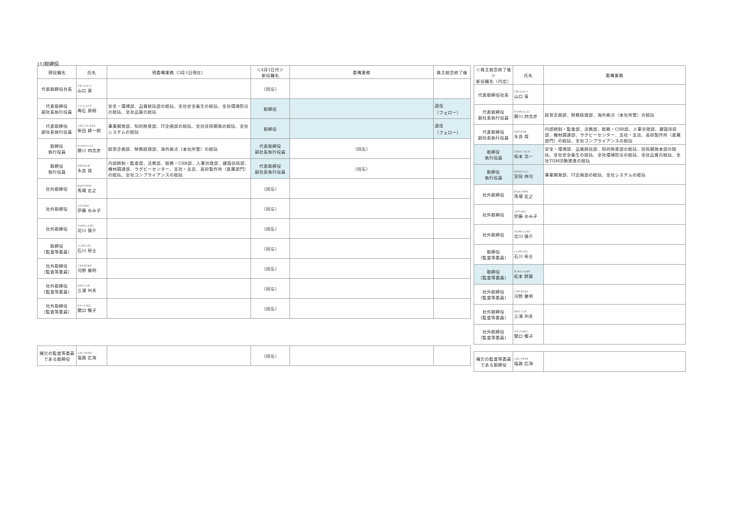(1)取締役
| 現役職名 | 氏名 | 現委嘱業務（3月1日現在） | ＜4月1日付＞ 新役職名 | 委嘱業務 | 株主総会終了後 |
| --- | --- | --- | --- | --- | --- |
| 代表取締役社長 | やまぐち みつぐ 山口 貢 | | （同左） | | |
| 代表取締役 副社長執行役員 | こしいし ふさき 輿石 房樹 | 安全・環境部、品質統括部の総括、全社安全衛生の総括、全社環境防災の総括、全社品質の総括 | 取締役 | | 退任 （フェロー） |
| 代表取締役 副社長執行役員 | しばた こういちろう 柴田 耕一朗 | 事業開発部、知的財産部、IT企画部の総括、全社技術開発の総括、全社システムの総括 | 取締役 | | 退任 （フェロー） |
| 取締役 執行役員 | かつかわ よしひこ 勝川 四志彦 | 経営企画部、財務経理部、海外拠点（本社所管）の総括 | 代表取締役 副社長執行役員 | （同左） | |
| 取締役 執行役員 | ながら はじめ 永良 哉 | 内部統制・監査部、法務部、総務・CSR部、人事労政部、建設技術部、機材調達部、ラグビーセンター、支社・支店、高砂製作所（直属部門）の総括、全社コンプライアンスの総括 | 代表取締役 副社長執行役員 | （同左） | |
| 社外取締役 | ばんば ひろゆき 馬場 宏之 | | （同左） | | |
| 社外取締役 | いとう ゆみこ 伊藤 ゆみ子 | | （同左） | | |
| 社外取締役 | きたがわ しんすけ 北川 慎介 | | （同左） | | |
| 取締役 （監査等委員） | いしかわ ひろし 石川 裕士 | | （同左） | | |
| 社外取締役 （監査等委員） | こうの まさあき 河野 雅明 | | （同左） | | |
| 社外取締役 （監査等委員） | みうら くにお 三浦 州夫 | | （同左） | | |
| 社外取締役 （監査等委員） | せきぐち のぶこ 関口 暢子 | | （同左） | | |
| 補欠の監査等委員である取締役 | しおじ ひろうみ 塩路 広海 | | （同左） | | |
| ＜株主総会終了後＞ 新役職名（内定） | 氏名 | 委嘱業務 |
| --- | --- | --- |
| 代表取締役社長 | やまぐち みつぐ 山口 貢 | |
| 代表取締役 副社長執行役員 | かつかわ よしひこ 勝川 四志彦 | 経営企画部、財務経理部、海外拠点（本社所管）の総括 |
| 代表取締役 副社長執行役員 | ながら はじめ 永良 哉 | 内部統制・監査部、法務部、総務・CSR部、人事労政部、建設技術部、機材調達部、ラグビーセンター、支社・支店、高砂製作所（直属部門）の総括、全社コンプライアンスの総括 |
| 取締役 執行役員 | さかもと こういち 坂本 浩一 | 安全・環境部、品質統括部、知的財産部の総括、技術開発本部の総括、全社安全衛生の総括、全社環境防災の総括、全社品質の総括、全社TQM活動推進の総括 |
| 取締役 執行役員 | みやおか しんじ 宮岡 伸司 | 事業開発部、IT企画部の総括、全社システムの総括 |
| 社外取締役 | ばんば ひろゆき 馬場 宏之 | |
| 社外取締役 | いとう ゆみこ 伊藤 ゆみ子 | |
| 社外取締役 | きたがわ しんすけ 北川 慎介 | |
| 取締役 （監査等委員） | いしかわ ひろし 石川 裕士 | |
| 取締役 （監査等委員） | まつもと ぐんゆう 松本 群雄 | |
| 社外取締役 （監査等委員） | こうの まさあき 河野 雅明 | |
| 社外取締役 （監査等委員） | みうら くにお 三浦 州夫 | |
| 社外取締役 （監査等委員） | せきぐち のぶこ 関口 暢子 | |
| 補欠の監査等委員である取締役 | しおじ ひろうみ 塩路 広海 | |